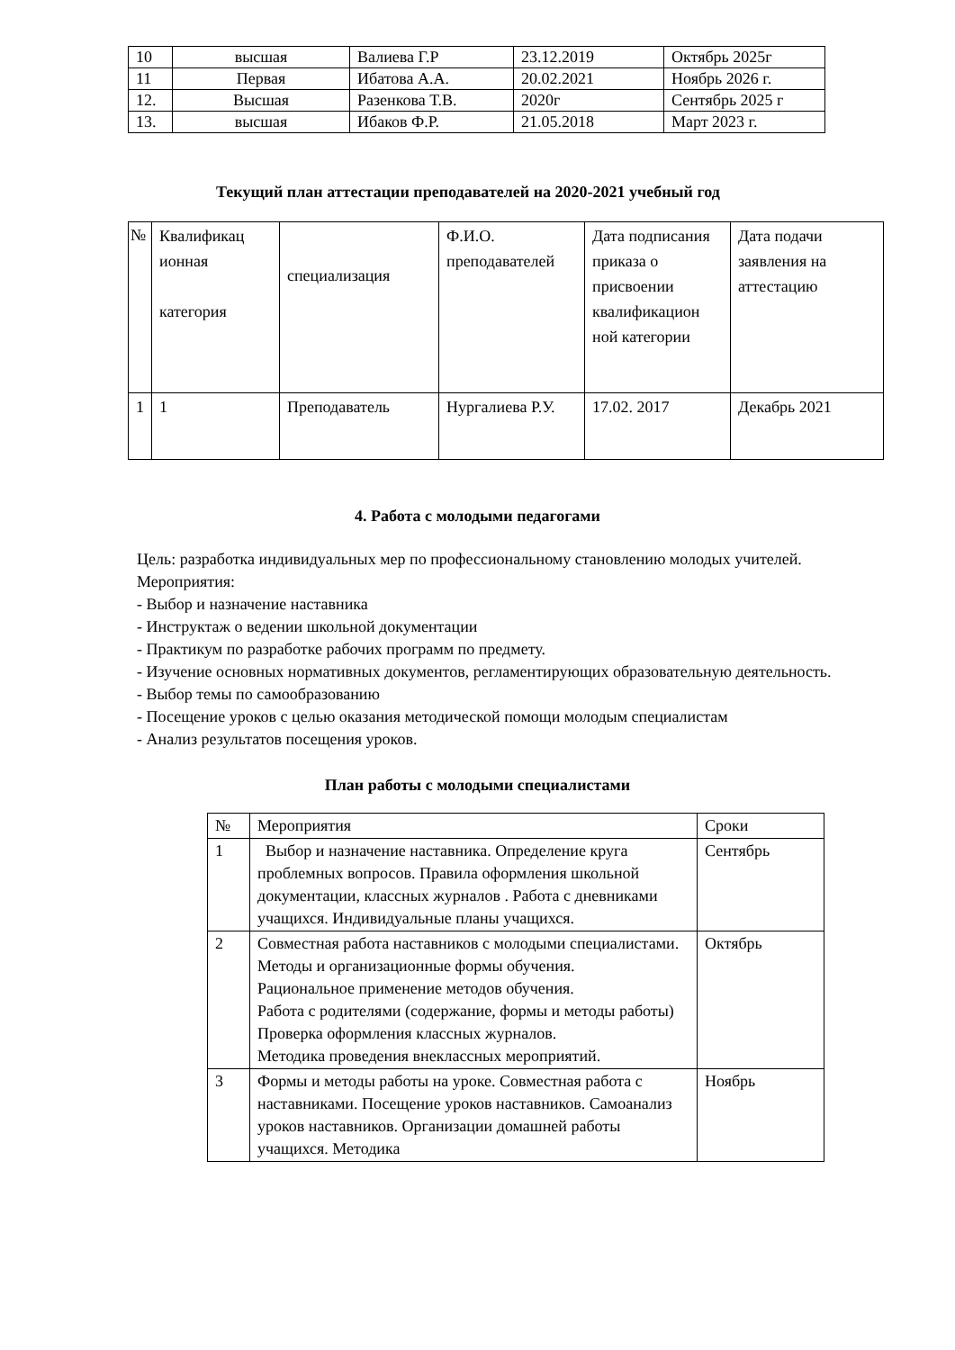| 10 | высшая | Валиева Г.Р | 23.12.2019 | Октябрь 2025г |
| 11 | Первая | Ибатова А.А. | 20.02.2021 | Ноябрь 2026 г. |
| 12. | Высшая | Разенкова Т.В. | 2020г | Сентябрь 2025 г |
| 13. | высшая | Ибаков Ф.Р. | 21.05.2018 | Март 2023 г. |
Текущий план аттестации преподавателей на 2020-2021 учебный год
| № | Квалификац ионная категория | специализация | Ф.И.О. преподавателей | Дата подписания приказа о присвоении квалификацион ной категории | Дата подачи заявления на аттестацию |
| 1 | 1 | Преподаватель | Нургалиева Р.У. | 17.02. 2017 | Декабрь 2021 |
4. Работа с молодыми педагогами
Цель: разработка индивидуальных мер по профессиональному становлению молодых учителей.
Мероприятия:
- Выбор и назначение наставника
- Инструктаж о ведении школьной документации
- Практикум по разработке рабочих программ по предмету.
- Изучение основных нормативных документов, регламентирующих образовательную деятельность.
- Выбор темы по самообразованию
- Посещение уроков с целью оказания методической помощи молодым специалистам
- Анализ результатов посещения уроков.
План работы с молодыми специалистами
| № | Мероприятия | Сроки |
| 1 | Выбор и назначение наставника. Определение круга проблемных вопросов. Правила оформления школьной документации, классных журналов . Работа с дневниками учащихся. Индивидуальные планы учащихся. | Сентябрь |
| 2 | Совместная работа наставников с молодыми специалистами. Методы и организационные формы обучения. Рациональное применение методов обучения. Работа с родителями (содержание, формы и методы работы) Проверка оформления классных журналов. Методика проведения внеклассных мероприятий. | Октябрь |
| 3 | Формы и методы работы на уроке. Совместная работа с наставниками. Посещение уроков наставников. Самоанализ уроков наставников. Организации домашней работы учащихся. Методика | Ноябрь |